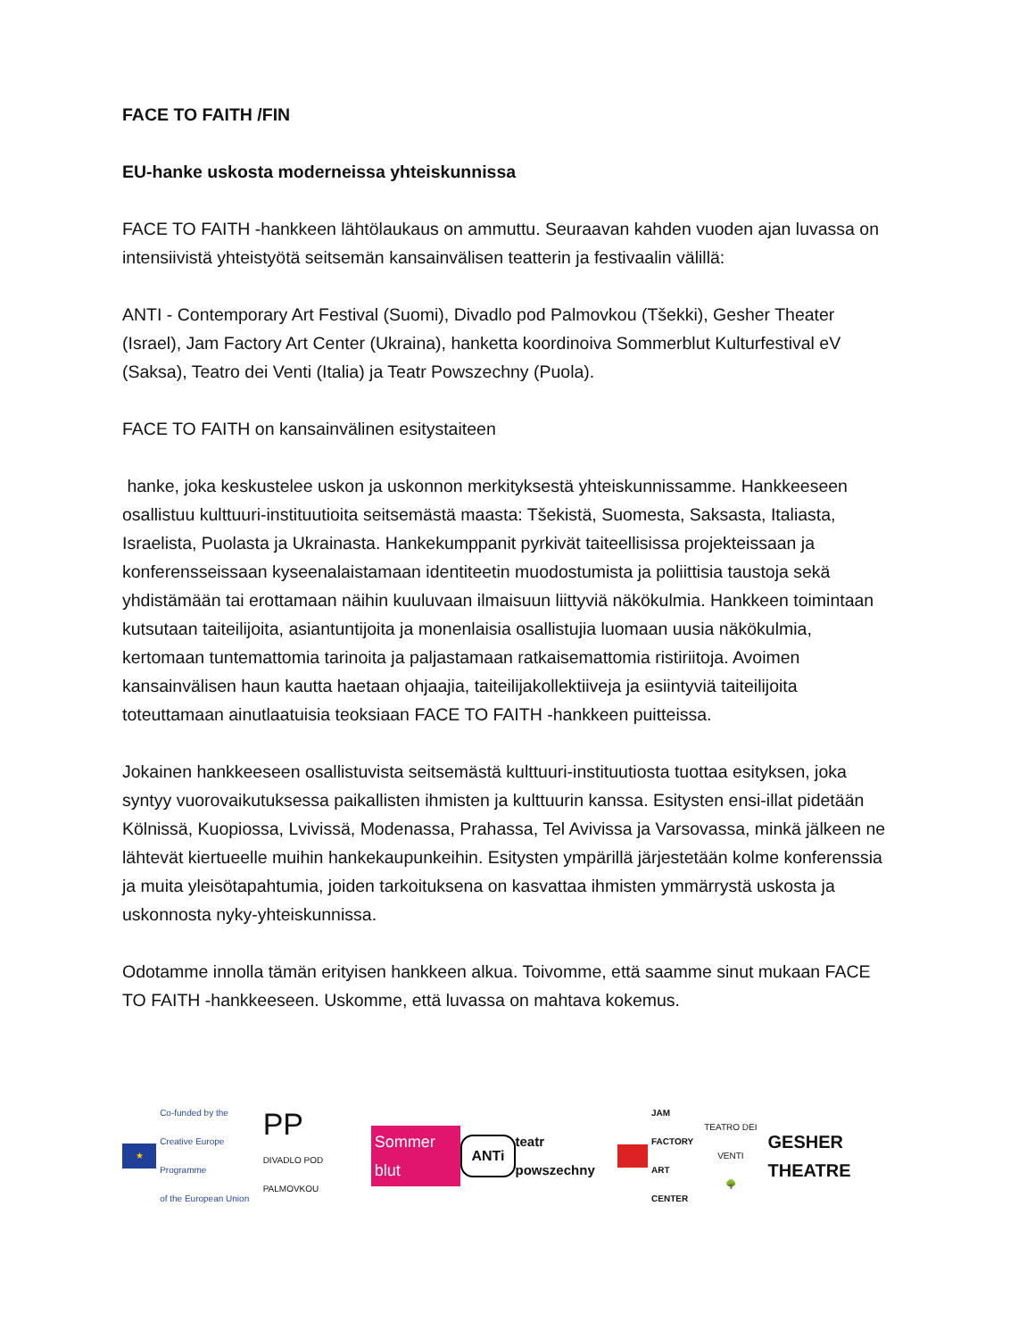FACE TO FAITH /FIN
EU-hanke uskosta moderneissa yhteiskunnissa
FACE TO FAITH -hankkeen lähtölaukaus on ammuttu. Seuraavan kahden vuoden ajan luvassa on intensiivistä yhteistyötä seitsemän kansainvälisen teatterin ja festivaalin välillä:
ANTI - Contemporary Art Festival (Suomi), Divadlo pod Palmovkou (Tšekki), Gesher Theater (Israel), Jam Factory Art Center (Ukraina), hanketta koordinoiva Sommerblut Kulturfestival eV (Saksa), Teatro dei Venti (Italia) ja Teatr Powszechny (Puola).
FACE TO FAITH on kansainvälinen esitystaiteen
hanke, joka keskustelee uskon ja uskonnon merkityksestä yhteiskunnissamme. Hankkeeseen osallistuu kulttuuri-instituutioita seitsemästä maasta: Tšekistä, Suomesta, Saksasta, Italiasta, Israelista, Puolasta ja Ukrainasta. Hankekumppanit pyrkivät taiteellisissa projekteissaan ja konferensseissaan kyseenalaistamaan identiteetin muodostumista ja poliittisia taustoja sekä yhdistämään tai erottamaan näihin kuuluvaan ilmaisuun liittyviä näkökulmia. Hankkeen toimintaan kutsutaan taiteilijoita, asiantuntijoita ja monenlaisia osallistujia luomaan uusia näkökulmia, kertomaan tuntemattomia tarinoita ja paljastamaan ratkaisemattomia ristiriitoja. Avoimen kansainvälisen haun kautta haetaan ohjaajia, taiteilijakollektiiveja ja esiintyviä taiteilijoita toteuttamaan ainutlaatuisia teoksiaan FACE TO FAITH -hankkeen puitteissa.
Jokainen hankkeeseen osallistuvista seitsemästä kulttuuri-instituutiosta tuottaa esityksen, joka syntyy vuorovaikutuksessa paikallisten ihmisten ja kulttuurin kanssa. Esitysten ensi-illat pidetään Kölnissä, Kuopiossa, Lvivissä, Modenassa, Prahassa, Tel Avivissa ja Varsovassa, minkä jälkeen ne lähtevät kiertueelle muihin hankekaupunkeihin. Esitysten ympärillä järjestetään kolme konferenssia ja muita yleisötapahtumia, joiden tarkoituksena on kasvattaa ihmisten ymmärrystä uskosta ja uskonnosta nyky-yhteiskunnissa.
Odotamme innolla tämän erityisen hankkeen alkua. Toivomme, että saamme sinut mukaan FACE TO FAITH -hankkeeseen. Uskomme, että luvassa on mahtava kokemus.
★ Co-funded by the
Creative Europe Programme
of the European Union PP
DIVADLO POD PALMOVKOU Sommer blut ANTi teatr powszechny JAM
FACTORY
ART
CENTER TEATRO DEI VENTI
🌳 GESHER THEATRE